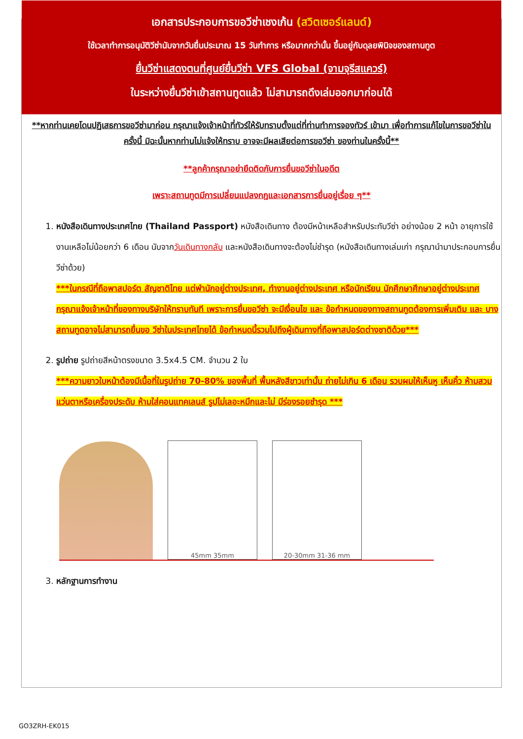เอกสารประกอบการขอวีซ่าเชงเก้น (สวิตเซอร์แลนด์)
ใช้เวลาทำการอนุมัติวีซ่านับจากวันยื่นประมาณ 15 วันทำการ หรือมากกว่านั้น ขึ้นอยู่กับดุลยพินิจของสถานทูต
ยื่นวีซ่าแสดงตนที่ศูนย์ยื่นวีซ่า VFS Global (จามจุรีสแควร์)
ในระหว่างยื่นวีซ่าเข้าสถานทูตแล้ว ไม่สามารถดึงเล่มออกมาก่อนได้
**หากท่านเคยโดนปฏิเสธการขอวีซ่ามาก่อน กรุณาแจ้งเจ้าหน้าที่ทัวร์ให้รับทราบตั้งแต่ที่ท่านทำการจองทัวร์ เข้ามา เพื่อทำการแก้ไขในการขอวีซ่าในครั้งนี้ มิฉะนั้นหากท่านไม่แจ้งให้ทราบ อาจจะมีผลเสียต่อการขอวีซ่า ของท่านในครั้งนี้**
**ลูกค้ากรุณาอย่ายึดติดกับการยื่นขอวีซ่าในอดีต
เพราะสถานทูตมีการเปลี่ยนแปลงกฎและเอกสารการยื่นอยู่เรื่อย ๆ**
1. หนังสือเดินทางประเทศไทย (Thailand Passport) หนังสือเดินทาง ต้องมีหน้าเหลือสำหรับประทับวีซ่า อย่างน้อย 2 หน้า อายุการใช้งานเหลือไม่น้อยกว่า 6 เดือน นับจากวันเดินทางกลับ และหนังสือเดินทางจะต้องไม่ชำรุด (หนังสือเดินทางเล่มเก่า กรุณานำมาประกอบการยื่นวีซ่าด้วย)
***ในกรณีที่ถือพาสปอร์ต สัญชาติไทย แต่พำนักอยู่ต่างประเทศ, ทำงานอยู่ต่างประเทศ หรือนักเรียน นักศึกษาศึกษาอยู่ต่างประเทศ กรุณาแจ้งเจ้าหน้าที่ของทางบริษัทให้ทราบทันที เพราะการยื่นขอวีซ่า จะมีเงื่อนไข และ ข้อกำหนดของทางสถานทูตต้องการเพิ่มเติม และ บางสถานทูตอาจไม่สามารถยื่นขอ วีซ่าในประเทศไทยได้ ข้อกำหนดนี้รวมไปถึงผู้เดินทางที่ถือพาสปอร์ตต่างชาติด้วย***
2. รูปถ่าย รูปถ่ายสีหน้าตรงขนาด 3.5x4.5 CM. จำนวน 2 ใบ
***ความยาวใบหน้าต้องมีเนื้อที่ในรูปถ่าย 70-80% ของพื้นที่ พื้นหลังสีขาวเท่านั้น ถ่ายไม่เกิน 6 เดือน รวบผมให้เห็นหู เห็นคิ้ว ห้ามสวมแว่นตาหรือเครื่องประดับ ห้ามใส่คอนแทคเลนส์ รูปไม่เลอะหมึกและไม่ มีร่องรอยชำรุด ***
45mm 35mm
20-30mm 31-36 mm
3. หลักฐานการทำงาน
GO3ZRH-EK015